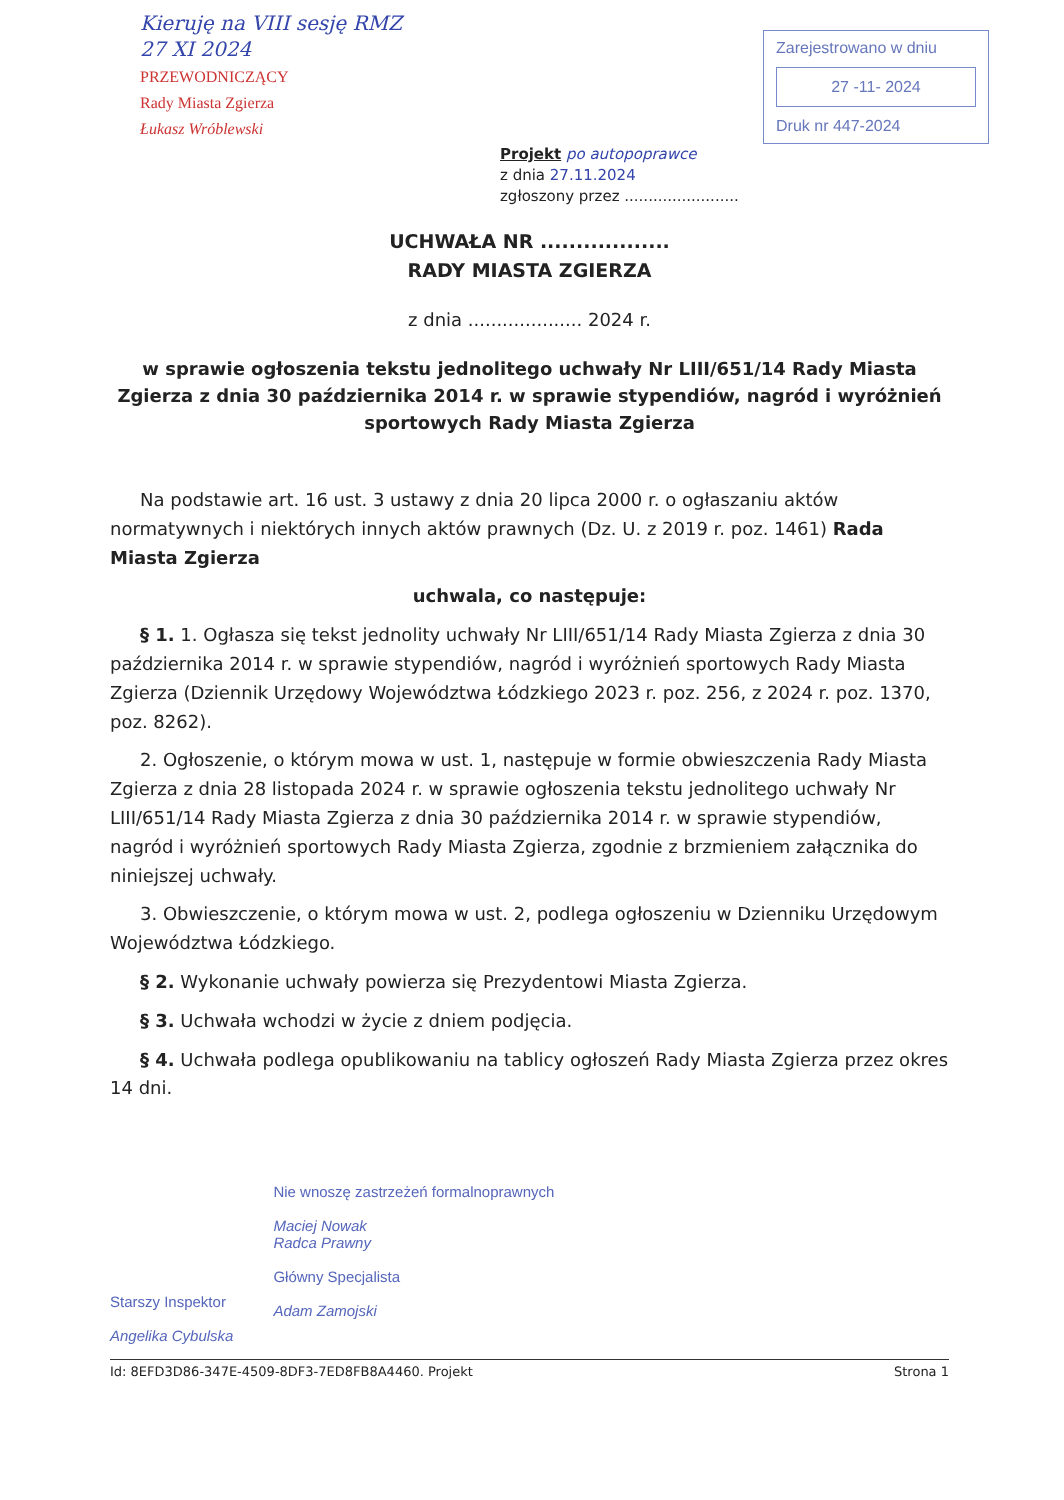Kieruję na VIII sesję RMZ
27 XI 2024
PRZEWODNICZĄCY
Rady Miasta Zgierza
Łukasz Wróblewski
Zarejestrowano w dniu
27 -11- 2024
Druk nr 447-2024
Projekt po autopoprawce
z dnia 27.11.2024
zgłoszony przez ........................
UCHWAŁA NR ..................
RADY MIASTA ZGIERZA
z dnia .................... 2024 r.
w sprawie ogłoszenia tekstu jednolitego uchwały Nr LIII/651/14 Rady Miasta Zgierza z dnia 30 października 2014 r. w sprawie stypendiów, nagród i wyróżnień sportowych Rady Miasta Zgierza
Na podstawie art. 16 ust. 3 ustawy z dnia 20 lipca 2000 r. o ogłaszaniu aktów normatywnych i niektórych innych aktów prawnych (Dz. U. z 2019 r. poz. 1461) Rada Miasta Zgierza
uchwala, co następuje:
§ 1. 1. Ogłasza się tekst jednolity uchwały Nr LIII/651/14 Rady Miasta Zgierza z dnia 30 października 2014 r. w sprawie stypendiów, nagród i wyróżnień sportowych Rady Miasta Zgierza (Dziennik Urzędowy Województwa Łódzkiego 2023 r. poz. 256, z 2024 r. poz. 1370, poz. 8262).
2. Ogłoszenie, o którym mowa w ust. 1, następuje w formie obwieszczenia Rady Miasta Zgierza z dnia 28 listopada 2024 r. w sprawie ogłoszenia tekstu jednolitego uchwały Nr LIII/651/14 Rady Miasta Zgierza z dnia 30 października 2014 r. w sprawie stypendiów, nagród i wyróżnień sportowych Rady Miasta Zgierza, zgodnie z brzmieniem załącznika do niniejszej uchwały.
3. Obwieszczenie, o którym mowa w ust. 2, podlega ogłoszeniu w Dzienniku Urzędowym Województwa Łódzkiego.
§ 2. Wykonanie uchwały powierza się Prezydentowi Miasta Zgierza.
§ 3. Uchwała wchodzi w życie z dniem podjęcia.
§ 4. Uchwała podlega opublikowaniu na tablicy ogłoszeń Rady Miasta Zgierza przez okres 14 dni.
Starszy Inspektor
Angelika Cybulska
Nie wnoszę zastrzeżeń formalnoprawnych
Maciej Nowak
Radca Prawny
Główny Specjalista
Adam Zamojski
Id: 8EFD3D86-347E-4509-8DF3-7ED8FB8A4460. Projekt Strona 1